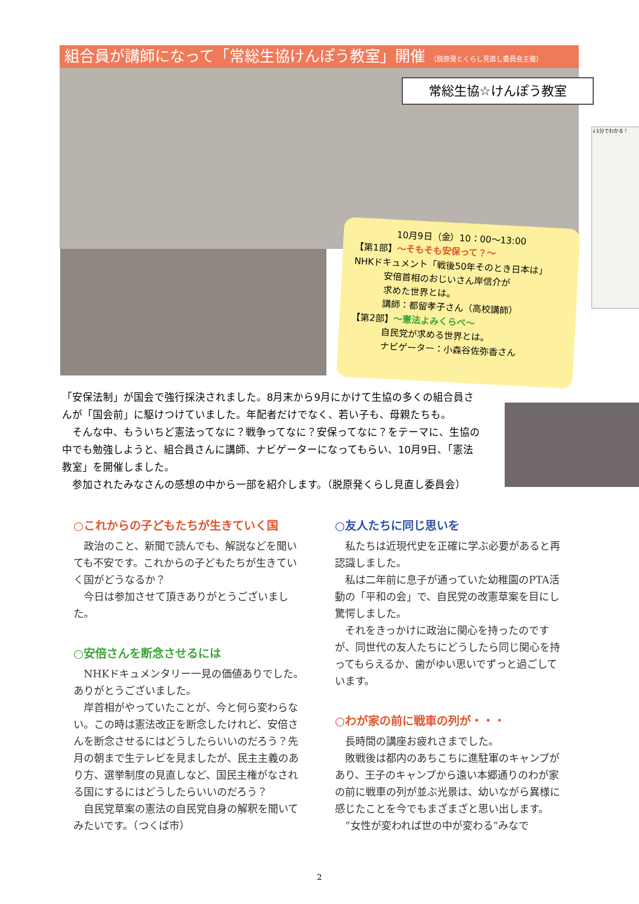組合員が講師になって「常総生協けんぽう教室」開催 （脱原発とくらし見直し委員会主催）
常総生協☆けんぽう教室
↓1分でわかる！
10月9日（金）10：00～13:00
【第1部】～そもそも安保って？～
NHKドキュメント「戦後50年そのとき日本は」
安倍首相のおじいさん岸信介が
求めた世界とは。
講師：都留孝子さん（高校講師）
【第2部】～憲法よみくらべ～
自民党が求める世界とは。
ナビゲーター：小森谷佐弥香さん
「安保法制」が国会で強行採決されました。8月末から9月にかけて生協の多くの組合員さんが「国会前」に駆けつけていました。年配者だけでなく、若い子も、母親たちも。
　そんな中、もういちど憲法ってなに？戦争ってなに？安保ってなに？をテーマに、生協の中でも勉強しようと、組合員さんに講師、ナビゲーターになってもらい、10月9日、「憲法教室」を開催しました。
　参加されたみなさんの感想の中から一部を紹介します。（脱原発くらし見直し委員会）
○これからの子どもたちが生きていく国
　政治のこと、新聞で読んでも、解説などを聞いても不安です。これからの子どもたちが生きていく国がどうなるか？
　今日は参加させて頂きありがとうございました。
○安倍さんを断念させるには
　NHKドキュメンタリー一見の価値ありでした。ありがとうございました。
　岸首相がやっていたことが、今と何ら変わらない。この時は憲法改正を断念したけれど、安倍さんを断念させるにはどうしたらいいのだろう？先月の朝まで生テレビを見ましたが、民主主義のあり方、選挙制度の見直しなど、国民主権がなされる国にするにはどうしたらいいのだろう？
　自民党草案の憲法の自民党自身の解釈を聞いてみたいです。（つくば市）
○友人たちに同じ思いを
　私たちは近現代史を正確に学ぶ必要があると再認識しました。
　私は二年前に息子が通っていた幼稚園のPTA活動の「平和の会」で、自民党の改憲草案を目にし驚愕しました。
　それをきっかけに政治に関心を持ったのですが、同世代の友人たちにどうしたら同じ関心を持ってもらえるか、歯がゆい思いでずっと過ごしています。
○わが家の前に戦車の列が・・・
　長時間の講座お疲れさまでした。
　敗戦後は都内のあちこちに進駐軍のキャンプがあり、王子のキャンプから遠い本郷通りのわが家の前に戦車の列が並ぶ光景は、幼いながら異様に感じたことを今でもまざまざと思い出します。
　”女性が変われば世の中が変わる”みなで
2